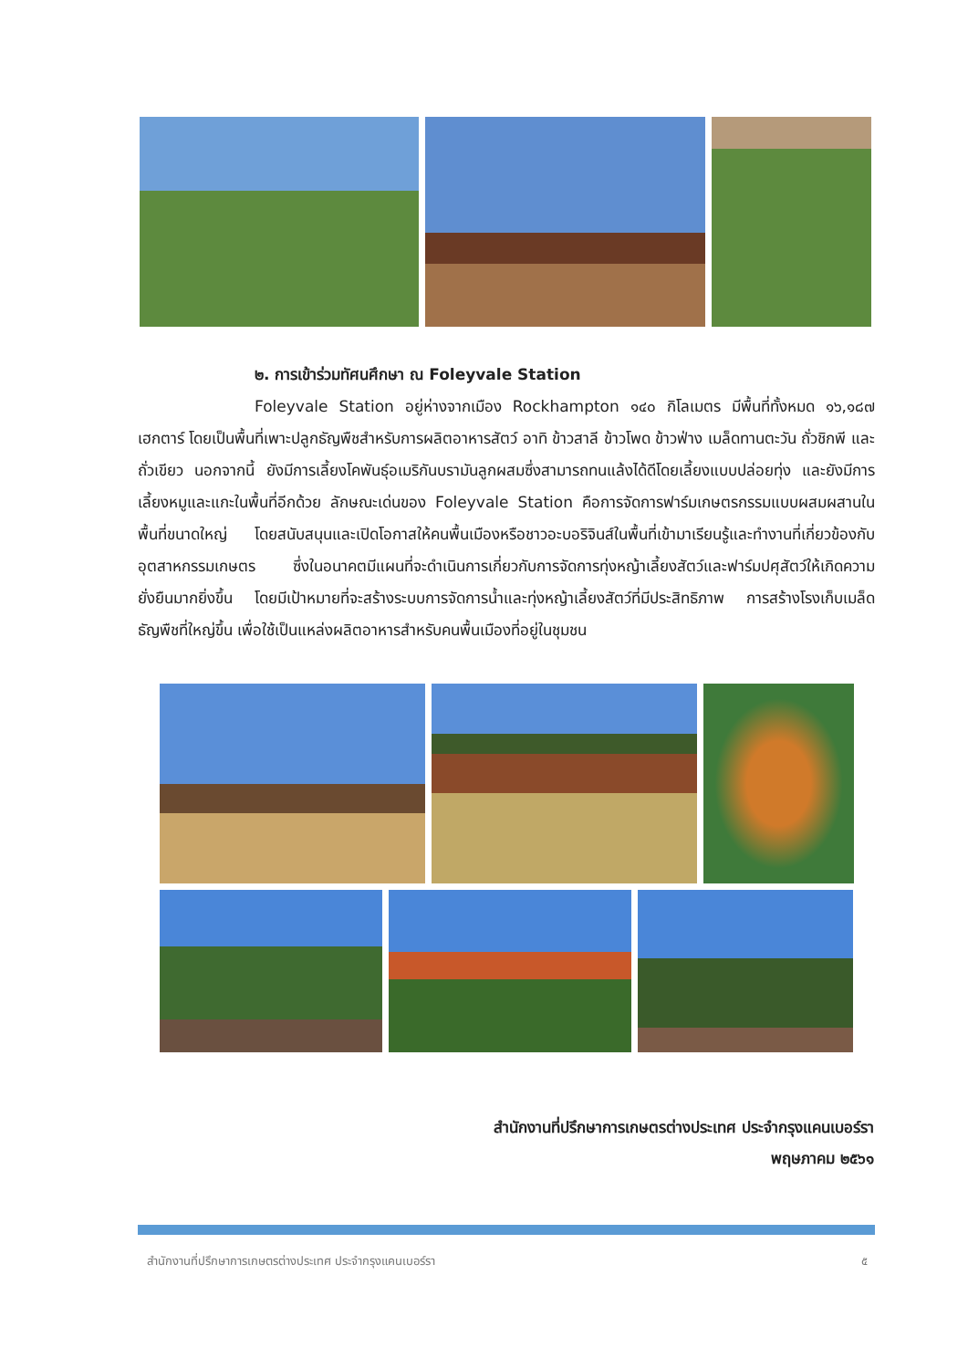๒. การเข้าร่วมทัศนศึกษา ณ Foleyvale Station
Foleyvale Station อยู่ห่างจากเมือง Rockhampton ๑๔๐ กิโลเมตร มีพื้นที่ทั้งหมด ๑๖,๑๘๗ เฮกตาร์ โดยเป็นพื้นที่เพาะปลูกธัญพืชสำหรับการผลิตอาหารสัตว์ อาทิ ข้าวสาลี ข้าวโพด ข้าวฟ่าง เมล็ดทานตะวัน ถั่วชิกพี และถั่วเขียว นอกจากนี้ ยังมีการเลี้ยงโคพันธุ์อเมริกันบรามันลูกผสมซึ่งสามารถทนแล้งได้ดีโดยเลี้ยงแบบปล่อยทุ่ง และยังมีการเลี้ยงหมูและแกะในพื้นที่อีกด้วย ลักษณะเด่นของ Foleyvale Station คือการจัดการฟาร์มเกษตรกรรมแบบผสมผสานในพื้นที่ขนาดใหญ่ โดยสนับสนุนและเปิดโอกาสให้คนพื้นเมืองหรือชาวอะบอริจินส์ในพื้นที่เข้ามาเรียนรู้และทำงานที่เกี่ยวข้องกับอุตสาหกรรมเกษตร ซึ่งในอนาคตมีแผนที่จะดำเนินการเกี่ยวกับการจัดการทุ่งหญ้าเลี้ยงสัตว์และฟาร์มปศุสัตว์ให้เกิดความยั่งยืนมากยิ่งขึ้น โดยมีเป้าหมายที่จะสร้างระบบการจัดการน้ำและทุ่งหญ้าเลี้ยงสัตว์ที่มีประสิทธิภาพ การสร้างโรงเก็บเมล็ดธัญพืชที่ใหญ่ขึ้น เพื่อใช้เป็นแหล่งผลิตอาหารสำหรับคนพื้นเมืองที่อยู่ในชุมชน
สำนักงานที่ปรึกษาการเกษตรต่างประเทศ ประจำกรุงแคนเบอร์รา
พฤษภาคม ๒๕๖๑
สำนักงานที่ปรึกษาการเกษตรต่างประเทศ ประจำกรุงแคนเบอร์รา ๕